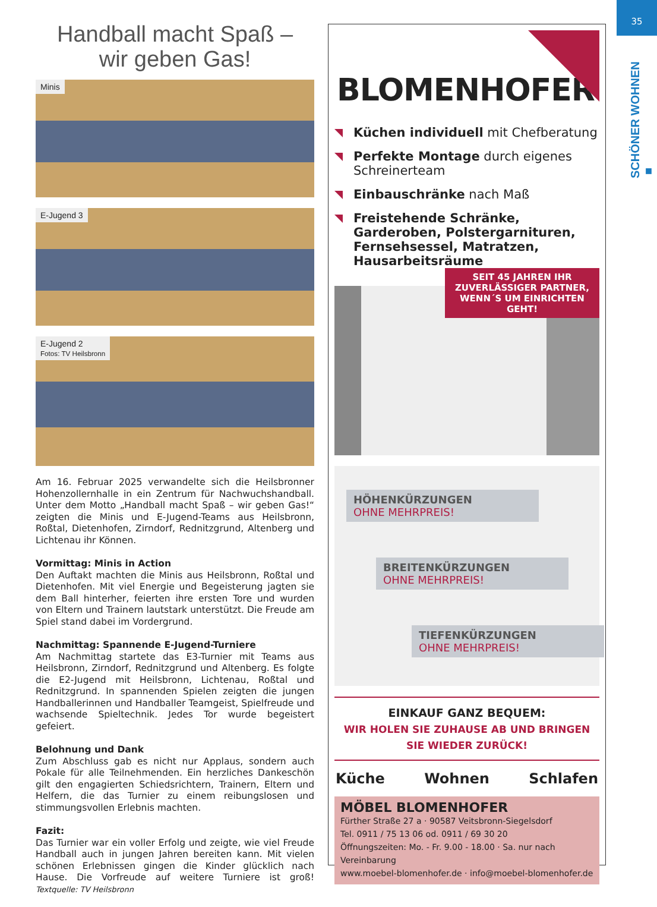35
SCHÖNER WOHNEN ■
Handball macht Spaß –
wir geben Gas!
Minis
E-Jugend 3
E-Jugend 2
Fotos: TV Heilsbronn
Am 16. Februar 2025 verwandelte sich die Heilsbronner Hohenzollernhalle in ein Zentrum für Nachwuchshandball. Unter dem Motto „Handball macht Spaß – wir geben Gas!“ zeigten die Minis und E-Jugend-Teams aus Heilsbronn, Roßtal, Dietenhofen, Zirndorf, Rednitzgrund, Altenberg und Lichtenau ihr Können.
Vormittag: Minis in Action
Den Auftakt machten die Minis aus Heilsbronn, Roßtal und Dietenhofen. Mit viel Energie und Begeisterung jagten sie dem Ball hinterher, feierten ihre ersten Tore und wurden von Eltern und Trainern lautstark unterstützt. Die Freude am Spiel stand dabei im Vordergrund.
Nachmittag: Spannende E-Jugend-Turniere
Am Nachmittag startete das E3-Turnier mit Teams aus Heilsbronn, Zirndorf, Rednitzgrund und Altenberg. Es folgte die E2-Jugend mit Heilsbronn, Lichtenau, Roßtal und Rednitzgrund. In spannenden Spielen zeigten die jungen Handballerinnen und Handballer Teamgeist, Spielfreude und wachsende Spieltechnik. Jedes Tor wurde begeistert gefeiert.
Belohnung und Dank
Zum Abschluss gab es nicht nur Applaus, sondern auch Pokale für alle Teilnehmenden. Ein herzliches Dankeschön gilt den engagierten Schiedsrichtern, Trainern, Eltern und Helfern, die das Turnier zu einem reibungslosen und stimmungsvollen Erlebnis machten.
Fazit:
Das Turnier war ein voller Erfolg und zeigte, wie viel Freude Handball auch in jungen Jahren bereiten kann. Mit vielen schönen Erlebnissen gingen die Kinder glücklich nach Hause. Die Vorfreude auf weitere Turniere ist groß! Textquelle: TV Heilsbronn
BLOMENHOFER
Küchen individuell mit Chefberatung
Perfekte Montage durch eigenes Schreinerteam
Einbauschränke nach Maß
Freistehende Schränke, Garderoben, Polstergarnituren, Fernsehsessel, Matratzen, Hausarbeitsräume
SEIT 45 JAHREN IHR ZUVERLÄSSIGER PARTNER, WENN´S UM EINRICHTEN GEHT!
HÖHENKÜRZUNGEN
OHNE MEHRPREIS!
BREITENKÜRZUNGEN
OHNE MEHRPREIS!
TIEFENKÜRZUNGEN
OHNE MEHRPREIS!
EINKAUF GANZ BEQUEM:
WIR HOLEN SIE ZUHAUSE AB UND BRINGEN SIE WIEDER ZURÜCK!
Küche Wohnen Schlafen
MÖBEL BLOMENHOFER
Fürther Straße 27 a · 90587 Veitsbronn-Siegelsdorf
Tel. 0911 / 75 13 06 od. 0911 / 69 30 20
Öffnungszeiten: Mo. - Fr. 9.00 - 18.00 · Sa. nur nach Vereinbarung
www.moebel-blomenhofer.de · info@moebel-blomenhofer.de